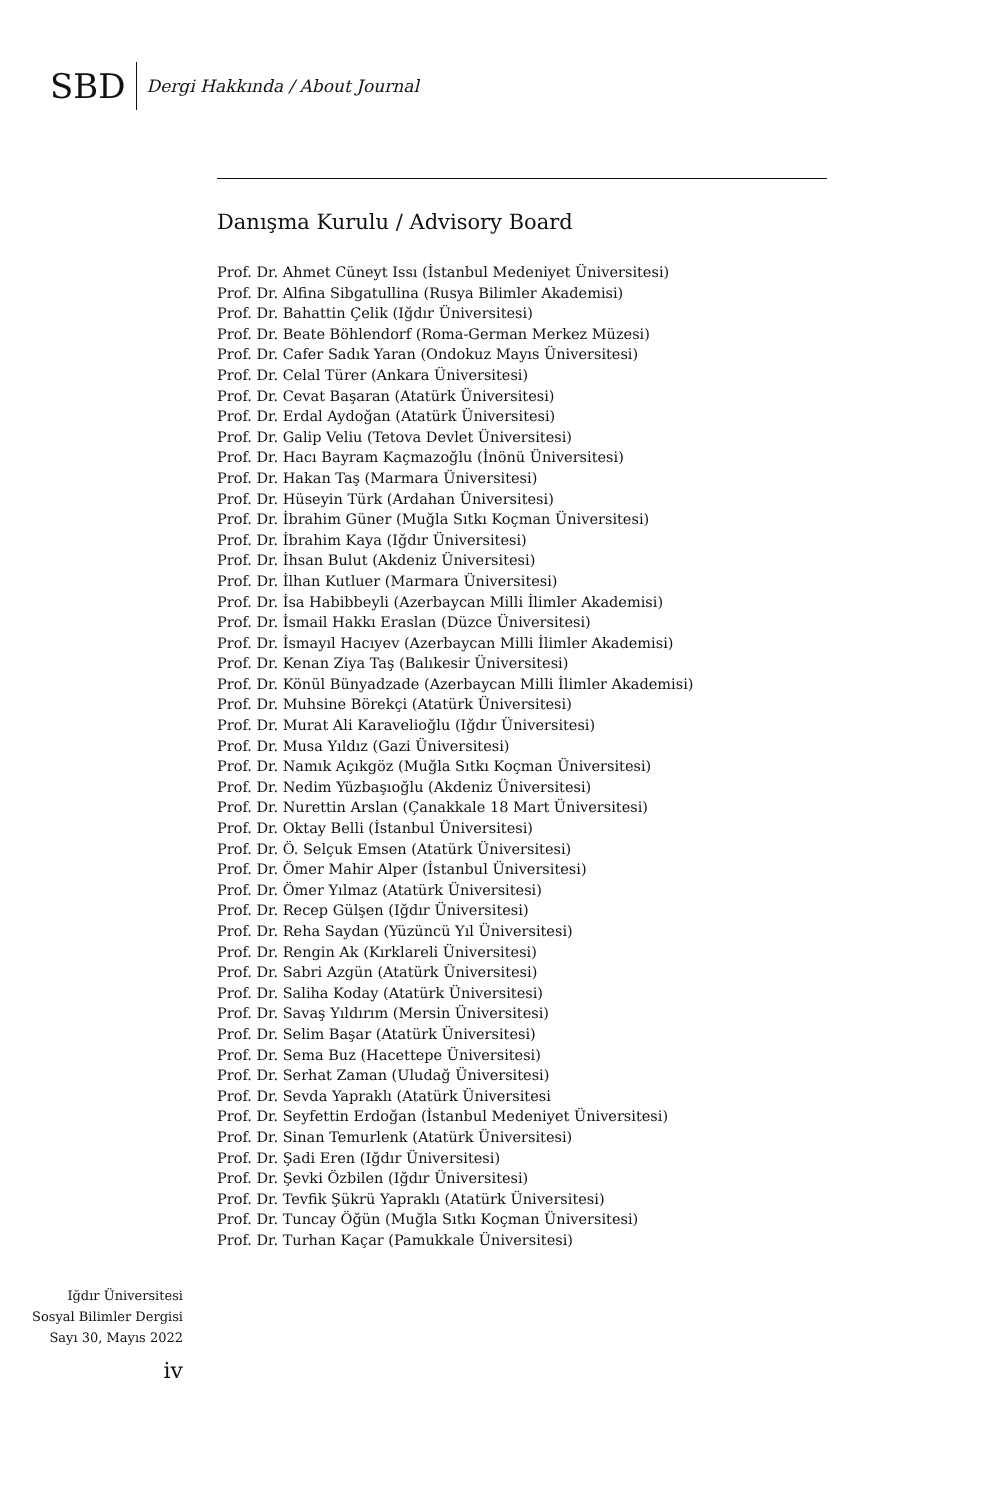SBD
Dergi Hakkında / About Journal
Danışma Kurulu / Advisory Board
Prof. Dr. Ahmet Cüneyt Issı (İstanbul Medeniyet Üniversitesi)
Prof. Dr. Alfina Sibgatullina (Rusya Bilimler Akademisi)
Prof. Dr. Bahattin Çelik (Iğdır Üniversitesi)
Prof. Dr. Beate Böhlendorf (Roma-German Merkez Müzesi)
Prof. Dr. Cafer Sadık Yaran (Ondokuz Mayıs Üniversitesi)
Prof. Dr. Celal Türer (Ankara Üniversitesi)
Prof. Dr. Cevat Başaran (Atatürk Üniversitesi)
Prof. Dr. Erdal Aydoğan (Atatürk Üniversitesi)
Prof. Dr. Galip Veliu (Tetova Devlet Üniversitesi)
Prof. Dr. Hacı Bayram Kaçmazoğlu (İnönü Üniversitesi)
Prof. Dr. Hakan Taş (Marmara Üniversitesi)
Prof. Dr. Hüseyin Türk (Ardahan Üniversitesi)
Prof. Dr. İbrahim Güner (Muğla Sıtkı Koçman Üniversitesi)
Prof. Dr. İbrahim Kaya (Iğdır Üniversitesi)
Prof. Dr. İhsan Bulut (Akdeniz Üniversitesi)
Prof. Dr. İlhan Kutluer (Marmara Üniversitesi)
Prof. Dr. İsa Habibbeyli (Azerbaycan Milli İlimler Akademisi)
Prof. Dr. İsmail Hakkı Eraslan (Düzce Üniversitesi)
Prof. Dr. İsmayıl Hacıyev (Azerbaycan Milli İlimler Akademisi)
Prof. Dr. Kenan Ziya Taş (Balıkesir Üniversitesi)
Prof. Dr. Könül Bünyadzade (Azerbaycan Milli İlimler Akademisi)
Prof. Dr. Muhsine Börekçi (Atatürk Üniversitesi)
Prof. Dr. Murat Ali Karavelioğlu (Iğdır Üniversitesi)
Prof. Dr. Musa Yıldız (Gazi Üniversitesi)
Prof. Dr. Namık Açıkgöz (Muğla Sıtkı Koçman Üniversitesi)
Prof. Dr. Nedim Yüzbaşıoğlu (Akdeniz Üniversitesi)
Prof. Dr. Nurettin Arslan (Çanakkale 18 Mart Üniversitesi)
Prof. Dr. Oktay Belli (İstanbul Üniversitesi)
Prof. Dr. Ö. Selçuk Emsen (Atatürk Üniversitesi)
Prof. Dr. Ömer Mahir Alper (İstanbul Üniversitesi)
Prof. Dr. Ömer Yılmaz (Atatürk Üniversitesi)
Prof. Dr. Recep Gülşen (Iğdır Üniversitesi)
Prof. Dr. Reha Saydan (Yüzüncü Yıl Üniversitesi)
Prof. Dr. Rengin Ak (Kırklareli Üniversitesi)
Prof. Dr. Sabri Azgün (Atatürk Üniversitesi)
Prof. Dr. Saliha Koday (Atatürk Üniversitesi)
Prof. Dr. Savaş Yıldırım (Mersin Üniversitesi)
Prof. Dr. Selim Başar (Atatürk Üniversitesi)
Prof. Dr. Sema Buz (Hacettepe Üniversitesi)
Prof. Dr. Serhat Zaman (Uludağ Üniversitesi)
Prof. Dr. Sevda Yapraklı (Atatürk Üniversitesi
Prof. Dr. Seyfettin Erdoğan (İstanbul Medeniyet Üniversitesi)
Prof. Dr. Sinan Temurlenk (Atatürk Üniversitesi)
Prof. Dr. Şadi Eren (Iğdır Üniversitesi)
Prof. Dr. Şevki Özbilen (Iğdır Üniversitesi)
Prof. Dr. Tevfik Şükrü Yapraklı (Atatürk Üniversitesi)
Prof. Dr. Tuncay Öğün (Muğla Sıtkı Koçman Üniversitesi)
Prof. Dr. Turhan Kaçar (Pamukkale Üniversitesi)
Iğdır Üniversitesi
Sosyal Bilimler Dergisi
Sayı 30, Mayıs 2022
iv